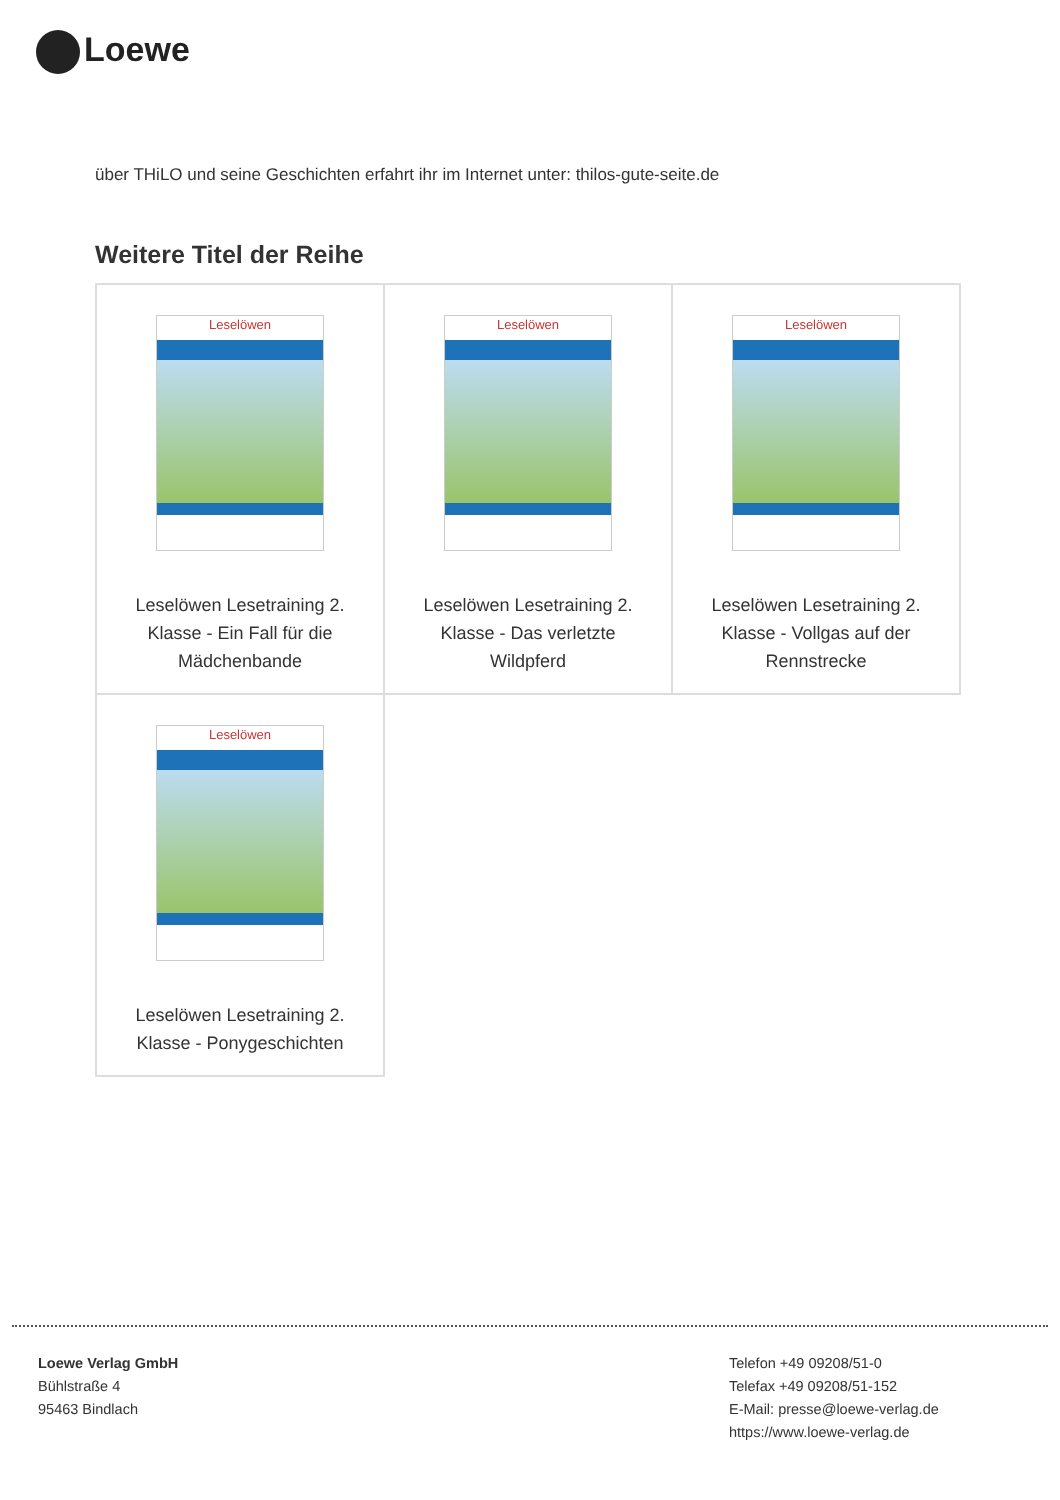Loewe
über THiLO und seine Geschichten erfahrt ihr im Internet unter: thilos-gute-seite.de
Weitere Titel der Reihe
| Leselöwen Leselöwen Lesetraining 2. Klasse - Ein Fall für die Mädchenbande | Leselöwen Leselöwen Lesetraining 2. Klasse - Das verletzte Wildpferd | Leselöwen Leselöwen Lesetraining 2. Klasse - Vollgas auf der Rennstrecke |
| Leselöwen Leselöwen Lesetraining 2. Klasse - Ponygeschichten | | |
Loewe Verlag GmbH
Bühlstraße 4
95463 Bindlach
Telefon +49 09208/51-0
Telefax +49 09208/51-152
E-Mail: presse@loewe-verlag.de
https://www.loewe-verlag.de